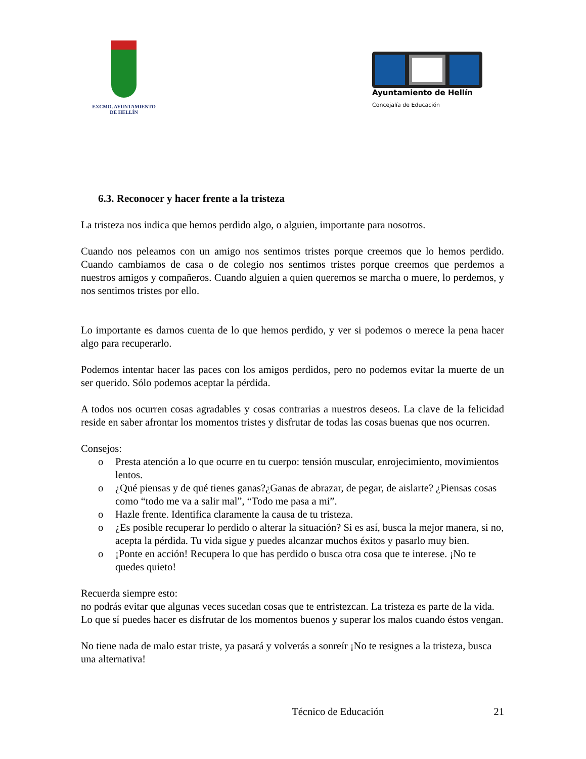EXCMO. AYUNTAMIENTO
DE HELLÍN
Ayuntamiento de Hellín
Concejalía de Educación
6.3. Reconocer y hacer frente a la tristeza
La tristeza nos indica que hemos perdido algo, o alguien, importante para nosotros.
Cuando nos peleamos con un amigo nos sentimos tristes porque creemos que lo hemos perdido. Cuando cambiamos de casa o de colegio nos sentimos tristes porque creemos que perdemos a nuestros amigos y compañeros. Cuando alguien a quien queremos se marcha o muere, lo perdemos, y nos sentimos tristes por ello.
Lo importante es darnos cuenta de lo que hemos perdido, y ver si podemos o merece la pena hacer algo para recuperarlo.
Podemos intentar hacer las paces con los amigos perdidos, pero no podemos evitar la muerte de un ser querido. Sólo podemos aceptar la pérdida.
A todos nos ocurren cosas agradables y cosas contrarias a nuestros deseos. La clave de la felicidad reside en saber afrontar los momentos tristes y disfrutar de todas las cosas buenas que nos ocurren.
Consejos:
o Presta atención a lo que ocurre en tu cuerpo: tensión muscular, enrojecimiento, movimientos lentos.
o ¿Qué piensas y de qué tienes ganas?¿Ganas de abrazar, de pegar, de aislarte? ¿Piensas cosas como “todo me va a salir mal”, “Todo me pasa a mi”.
o Hazle frente. Identifica claramente la causa de tu tristeza.
o ¿Es posible recuperar lo perdido o alterar la situación? Si es así, busca la mejor manera, si no, acepta la pérdida. Tu vida sigue y puedes alcanzar muchos éxitos y pasarlo muy bien.
o ¡Ponte en acción! Recupera lo que has perdido o busca otra cosa que te interese. ¡No te quedes quieto!
Recuerda siempre esto:
no podrás evitar que algunas veces sucedan cosas que te entristezcan. La tristeza es parte de la vida. Lo que sí puedes hacer es disfrutar de los momentos buenos y superar los malos cuando éstos vengan.
No tiene nada de malo estar triste, ya pasará y volverás a sonreír ¡No te resignes a la tristeza, busca una alternativa!
Técnico de Educación 21